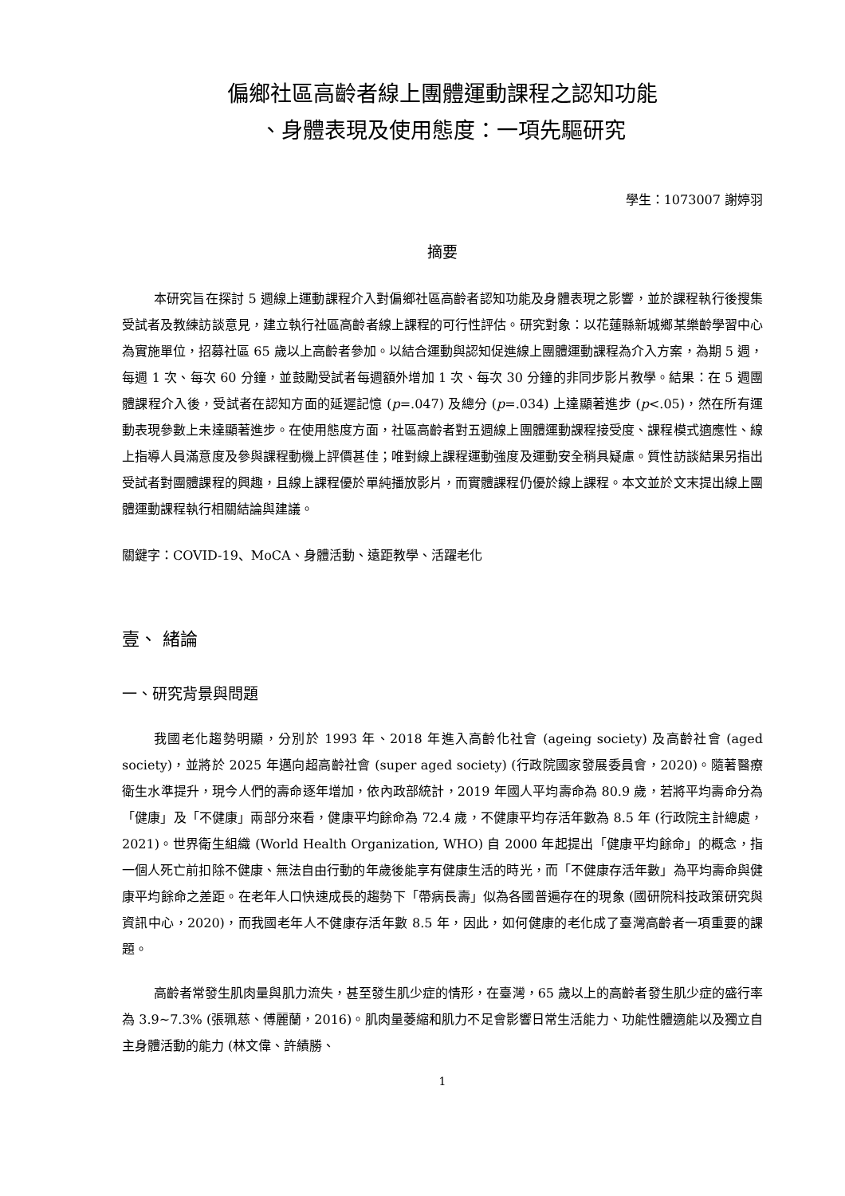偏鄉社區高齡者線上團體運動課程之認知功能
、身體表現及使用態度：一項先驅研究
學生：1073007 謝婷羽
摘要
本研究旨在探討 5 週線上運動課程介入對偏鄉社區高齡者認知功能及身體表現之影響，並於課程執行後搜集受試者及教練訪談意見，建立執行社區高齡者線上課程的可行性評估。研究對象：以花蓮縣新城鄉某樂齡學習中心為實施單位，招募社區 65 歲以上高齡者參加。以結合運動與認知促進線上團體運動課程為介入方案，為期 5 週，每週 1 次、每次 60 分鐘，並鼓勵受試者每週額外增加 1 次、每次 30 分鐘的非同步影片教學。結果：在 5 週團體課程介入後，受試者在認知方面的延遲記憶 (p=.047) 及總分 (p=.034) 上達顯著進步 (p<.05)，然在所有運動表現參數上未達顯著進步。在使用態度方面，社區高齡者對五週線上團體運動課程接受度、課程模式適應性、線上指導人員滿意度及參與課程動機上評價甚佳；唯對線上課程運動強度及運動安全稍具疑慮。質性訪談結果另指出受試者對團體課程的興趣，且線上課程優於單純播放影片，而實體課程仍優於線上課程。本文並於文末提出線上團體運動課程執行相關結論與建議。
關鍵字：COVID-19、MoCA、身體活動、遠距教學、活躍老化
壹、 緒論
一、研究背景與問題
我國老化趨勢明顯，分別於 1993 年、2018 年進入高齡化社會 (ageing society) 及高齡社會 (aged society)，並將於 2025 年邁向超高齡社會 (super aged society) (行政院國家發展委員會，2020)。隨著醫療衛生水準提升，現今人們的壽命逐年增加，依內政部統計，2019 年國人平均壽命為 80.9 歲，若將平均壽命分為「健康」及「不健康」兩部分來看，健康平均餘命為 72.4 歲，不健康平均存活年數為 8.5 年 (行政院主計總處，2021)。世界衛生組織 (World Health Organization, WHO) 自 2000 年起提出「健康平均餘命」的概念，指一個人死亡前扣除不健康、無法自由行動的年歲後能享有健康生活的時光，而「不健康存活年數」為平均壽命與健康平均餘命之差距。在老年人口快速成長的趨勢下「帶病長壽」似為各國普遍存在的現象 (國研院科技政策研究與資訊中心，2020)，而我國老年人不健康存活年數 8.5 年，因此，如何健康的老化成了臺灣高齡者一項重要的課題。
高齡者常發生肌肉量與肌力流失，甚至發生肌少症的情形，在臺灣，65 歲以上的高齡者發生肌少症的盛行率為 3.9~7.3% (張珮慈、傅麗蘭，2016)。肌肉量萎縮和肌力不足會影響日常生活能力、功能性體適能以及獨立自主身體活動的能力 (林文偉、許績勝、
1